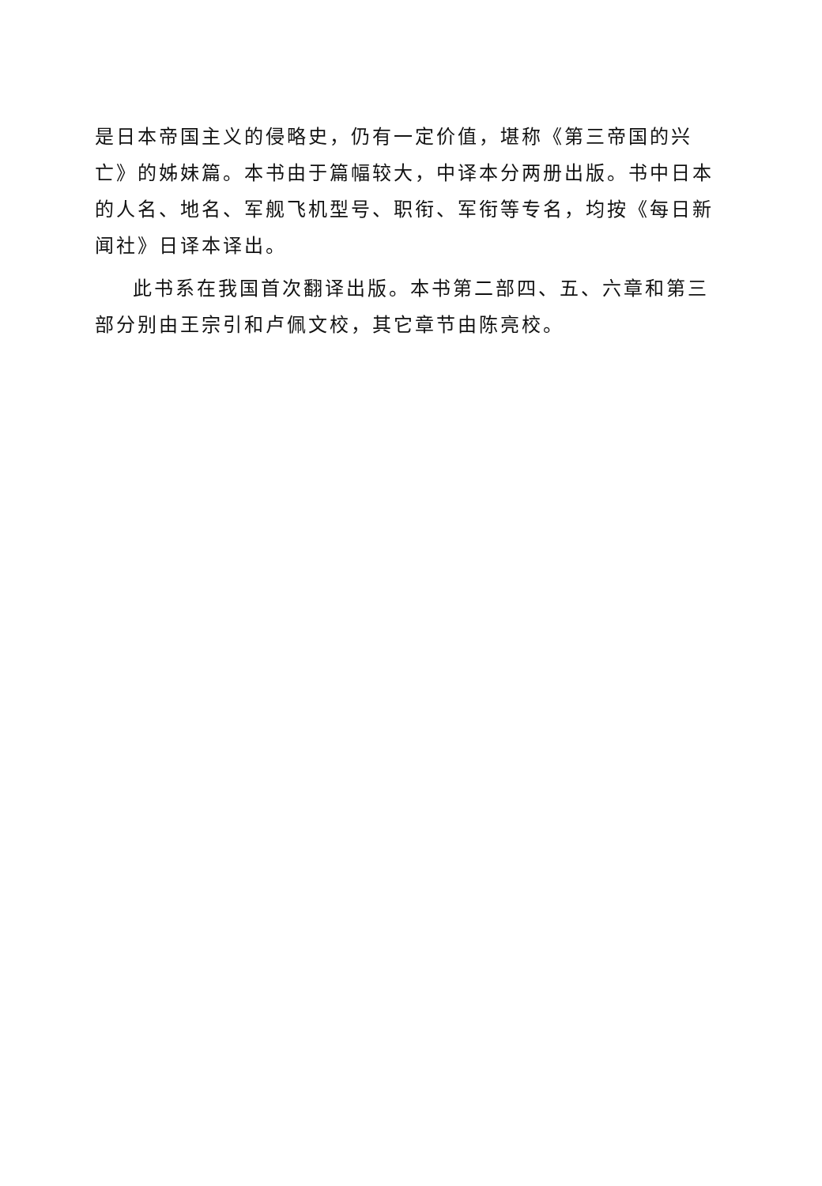是日本帝国主义的侵略史，仍有一定价值，堪称《第三帝国的兴亡》的姊妹篇。本书由于篇幅较大，中译本分两册出版。书中日本的人名、地名、军舰飞机型号、职衔、军衔等专名，均按《每日新闻社》日译本译出。
此书系在我国首次翻译出版。本书第二部四、五、六章和第三部分别由王宗引和卢佩文校，其它章节由陈亮校。